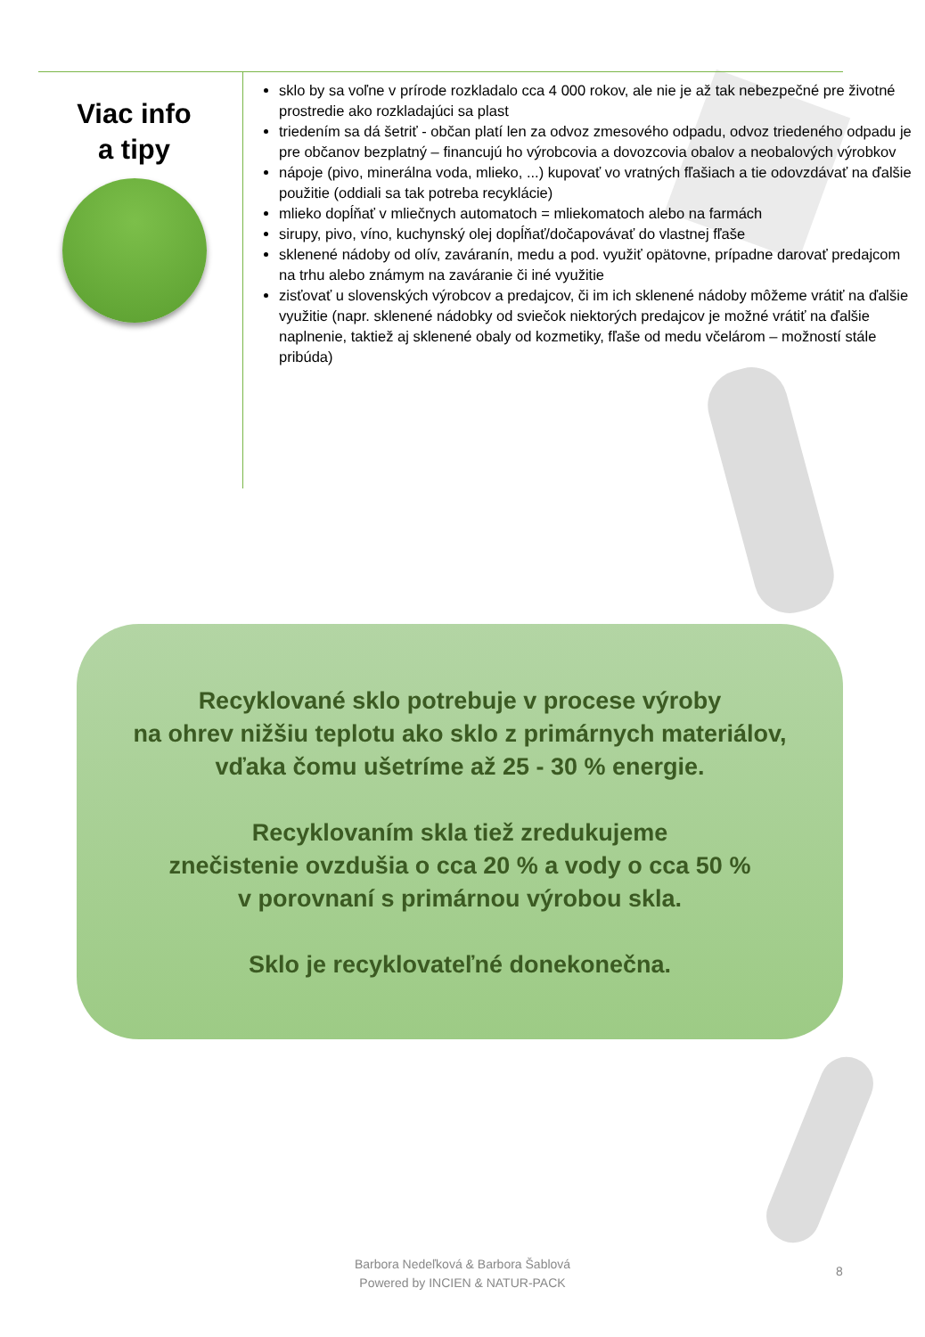Viac info
a tipy
sklo by sa voľne v prírode rozkladalo cca 4 000 rokov, ale nie je až tak nebezpečné pre životné prostredie ako rozkladajúci sa plast
triedením sa dá šetriť - občan platí len za odvoz zmesového odpadu, odvoz triedeného odpadu je pre občanov bezplatný – financujú ho výrobcovia a dovozcovia obalov a neobalových výrobkov
nápoje (pivo, minerálna voda, mlieko, ...) kupovať vo vratných fľašiach a tie odovzdávať na ďalšie použitie (oddiali sa tak potreba recyklácie)
mlieko dopĺňať v mliečnych automatoch = mliekomatoch alebo na farmách
sirupy, pivo, víno, kuchynský olej dopĺňať/dočapovávať do vlastnej fľaše
sklenené nádoby od olív, zaváranín, medu a pod. využiť opätovne, prípadne darovať predajcom na trhu alebo známym na zaváranie či iné využitie
zisťovať u slovenských výrobcov a predajcov, či im ich sklenené nádoby môžeme vrátiť na ďalšie využitie (napr. sklenené nádobky od sviečok niektorých predajcov je možné vrátiť na ďalšie naplnenie, taktiež aj sklenené obaly od kozmetiky, fľaše od medu včelárom – možností stále pribúda)
Recyklované sklo potrebuje v procese výroby
na ohrev nižšiu teplotu ako sklo z primárnych materiálov,
vďaka čomu ušetríme až 25 - 30 % energie.
Recyklovaním skla tiež zredukujeme
znečistenie ovzdušia o cca 20 % a vody o cca 50 %
v porovnaní s primárnou výrobou skla.
Sklo je recyklovateľné donekonečna.
Barbora Nedeľková & Barbora Šablová
Powered by INCIEN & NATUR-PACK
8